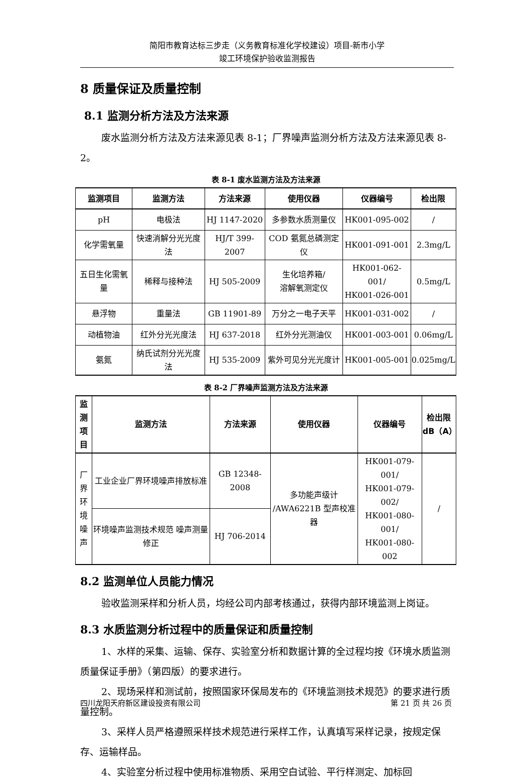简阳市教育达标三步走（义务教育标准化学校建设）项目-新市小学
竣工环境保护验收监测报告
8 质量保证及质量控制
8.1 监测分析方法及方法来源
废水监测分析方法及方法来源见表 8-1；厂界噪声监测分析方法及方法来源见表 8-2。
表 8-1 废水监测方法及方法来源
| 监测项目 | 监测方法 | 方法来源 | 使用仪器 | 仪器编号 | 检出限 |
| --- | --- | --- | --- | --- | --- |
| pH | 电极法 | HJ 1147-2020 | 多参数水质测量仪 | HK001-095-002 | / |
| 化学需氧量 | 快速消解分光光度法 | HJ/T 399-2007 | COD 氨氮总磷测定仪 | HK001-091-001 | 2.3mg/L |
| 五日生化需氧量 | 稀释与接种法 | HJ 505-2009 | 生化培养箱/ 溶解氧测定仪 | HK001-062-001/ HK001-026-001 | 0.5mg/L |
| 悬浮物 | 重量法 | GB 11901-89 | 万分之一电子天平 | HK001-031-002 | / |
| 动植物油 | 红外分光光度法 | HJ 637-2018 | 红外分光测油仪 | HK001-003-001 | 0.06mg/L |
| 氨氮 | 纳氏试剂分光光度法 | HJ 535-2009 | 紫外可见分光光度计 | HK001-005-001 | 0.025mg/L |
表 8-2 厂界噪声监测方法及方法来源
| 监测 项目 | 监测方法 | 方法来源 | 使用仪器 | 仪器编号 | 检出限 dB（A） |
| --- | --- | --- | --- | --- | --- |
| 厂界 环境 噪声 | 工业企业厂界环境噪声排放标准 | GB 12348-2008 | 多功能声级计 /AWA6221B 型声校准器 | HK001-079-001/ HK001-079-002/ HK001-080-001/ HK001-080-002 | / |
| | 环境噪声监测技术规范 噪声测量修正 | HJ 706-2014 | | | |
8.2 监测单位人员能力情况
验收监测采样和分析人员，均经公司内部考核通过，获得内部环境监测上岗证。
8.3 水质监测分析过程中的质量保证和质量控制
1、水样的采集、运输、保存、实验室分析和数据计算的全过程均按《环境水质监测质量保证手册》（第四版）的要求进行。
2、现场采样和测试前，按照国家环保局发布的《环境监测技术规范》的要求进行质量控制。
3、采样人员严格遵照采样技术规范进行采样工作，认真填写采样记录，按规定保存、运输样品。
4、实验室分析过程中使用标准物质、采用空白试验、平行样测定、加标回
四川龙阳天府新区建设投资有限公司 第 21 页 共 26 页